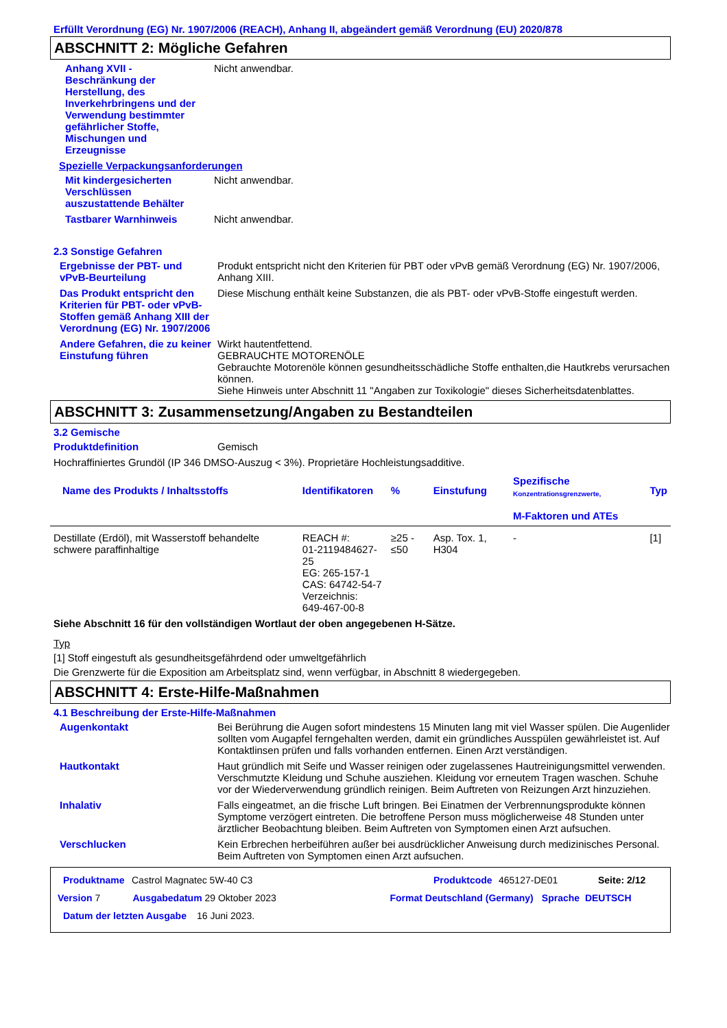Erfüllt Verordnung (EG) Nr. 1907/2006 (REACH), Anhang II, abgeändert gemäß Verordnung (EU) 2020/878
ABSCHNITT 2: Mögliche Gefahren
Anhang XVII - Beschränkung der Herstellung, des Inverkehrbringens und der Verwendung bestimmter gefährlicher Stoffe, Mischungen und Erzeugnisse
Nicht anwendbar.
Spezielle Verpackungsanforderungen
Mit kindergesicherten Verschlüssen auszustattende Behälter
Nicht anwendbar.
Tastbarer Warnhinweis Nicht anwendbar.
2.3 Sonstige Gefahren
Ergebnisse der PBT- und vPvB-Beurteilung
Produkt entspricht nicht den Kriterien für PBT oder vPvB gemäß Verordnung (EG) Nr. 1907/2006, Anhang XIII.
Das Produkt entspricht den Kriterien für PBT- oder vPvB-Stoffen gemäß Anhang XIII der Verordnung (EG) Nr. 1907/2006
Diese Mischung enthält keine Substanzen, die als PBT- oder vPvB-Stoffe eingestuft werden.
Andere Gefahren, die zu keiner Einstufung führen
Wirkt hautentfettend.
GEBRAUCHTE MOTORENÖLE
Gebrauchte Motorenöle können gesundheitsschädliche Stoffe enthalten,die Hautkrebs verursachen können.
Siehe Hinweis unter Abschnitt 11 "Angaben zur Toxikologie" dieses Sicherheitsdatenblattes.
ABSCHNITT 3: Zusammensetzung/Angaben zu Bestandteilen
3.2 Gemische
Produktdefinition Gemisch
Hochraffiniertes Grundöl (IP 346 DMSO-Auszug < 3%). Proprietäre Hochleistungsadditive.
| Name des Produkts / Inhaltsstoffs | Identifikatoren | % | Einstufung | Spezifische Konzentrationsgrenzwerte, M-Faktoren und ATEs | Typ |
| --- | --- | --- | --- | --- | --- |
| Destillate (Erdöl), mit Wasserstoff behandelte schwere paraffinhaltige | REACH #: 01-2119484627-25 EG: 265-157-1 CAS: 64742-54-7 Verzeichnis: 649-467-00-8 | ≥25 - ≤50 | Asp. Tox. 1, H304 | - | [1] |
Siehe Abschnitt 16 für den vollständigen Wortlaut der oben angegebenen H-Sätze.
Typ
[1] Stoff eingestuft als gesundheitsgefährdend oder umweltgefährlich
Die Grenzwerte für die Exposition am Arbeitsplatz sind, wenn verfügbar, in Abschnitt 8 wiedergegeben.
ABSCHNITT 4: Erste-Hilfe-Maßnahmen
4.1 Beschreibung der Erste-Hilfe-Maßnahmen
Augenkontakt Bei Berührung die Augen sofort mindestens 15 Minuten lang mit viel Wasser spülen. Die Augenlider sollten vom Augapfel ferngehalten werden, damit ein gründliches Ausspülen gewährleistet ist. Auf Kontaktlinsen prüfen und falls vorhanden entfernen. Einen Arzt verständigen.
Hautkontakt Haut gründlich mit Seife und Wasser reinigen oder zugelassenes Hautreinigungsmittel verwenden. Verschmutzte Kleidung und Schuhe ausziehen. Kleidung vor erneutem Tragen waschen. Schuhe vor der Wiederverwendung gründlich reinigen. Beim Auftreten von Reizungen Arzt hinzuziehen.
Inhalativ Falls eingeatmet, an die frische Luft bringen. Bei Einatmen der Verbrennungsprodukte können Symptome verzögert eintreten. Die betroffene Person muss möglicherweise 48 Stunden unter ärztlicher Beobachtung bleiben. Beim Auftreten von Symptomen einen Arzt aufsuchen.
Verschlucken Kein Erbrechen herbeiführen außer bei ausdrücklicher Anweisung durch medizinisches Personal. Beim Auftreten von Symptomen einen Arzt aufsuchen.
Produktname Castrol Magnatec 5W-40 C3 Produktcode 465127-DE01 Seite: 2/12
Version 7 Ausgabedatum 29 Oktober 2023 Format Deutschland (Germany) Sprache DEUTSCH
Datum der letzten Ausgabe 16 Juni 2023.